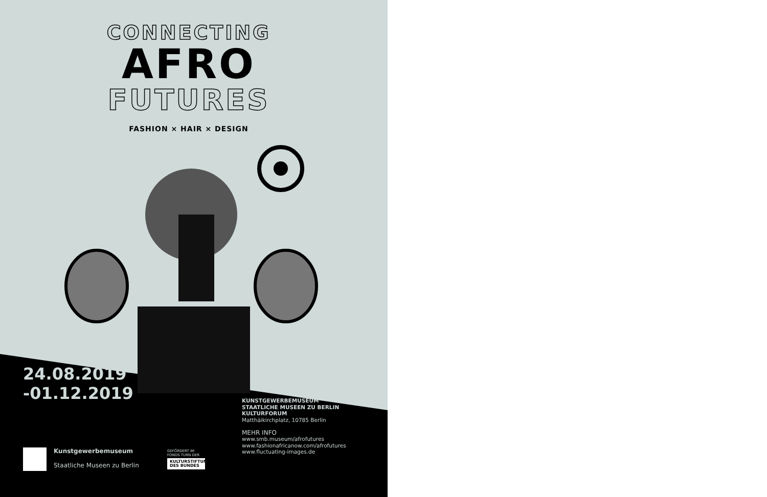CONNECTING
AFRO
FUTURES
FASHION × HAIR × DESIGN
24.08.2019
-01.12.2019
KUNSTGEWERBEMUSEUM
STAATLICHE MUSEEN ZU BERLIN
KULTURFORUM
Matthäikirchplatz, 10785 Berlin
MEHR INFO
www.smb.museum/afrofutures
www.fashionafricanow.com/afrofutures
www.fluctuating-images.de
Kunstgewerbemuseum
Staatliche Museen zu Berlin
GEFÖRDERT IM
FONDS TURN DER
KULTURSTIFTUNG DES BUNDES